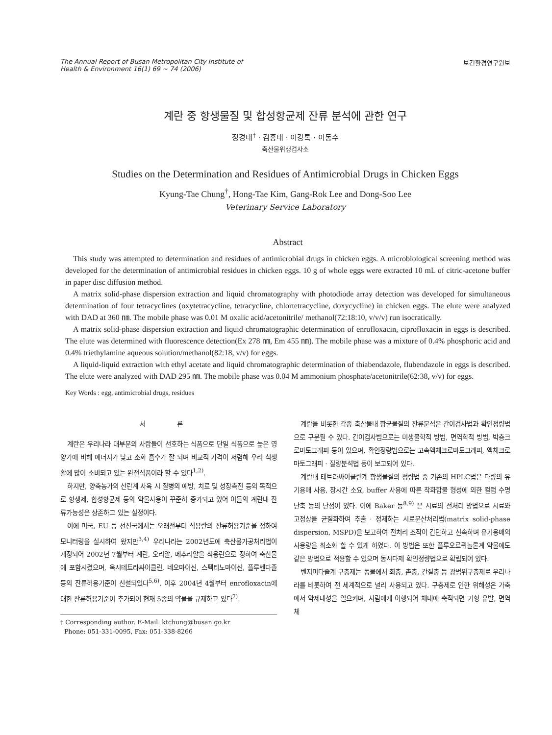The Annual Report of Busan Metropolitan City Institute of
Health & Environment 16(1) 69 ~ 74 (2006)
보건환경연구원보
계란 중 항생물질 및 합성항균제 잔류 분석에 관한 연구
정경태<sup>†</sup> · 김홍태 · 이강록 · 이동수
축산물위생검사소
Studies on the Determination and Residues of Antimicrobial Drugs in Chicken Eggs
Kyung-Tae Chung<sup>†</sup>, Hong-Tae Kim, Gang-Rok Lee and Dong-Soo Lee
Veterinary Service Laboratory
Abstract
This study was attempted to determination and residues of antimicrobial drugs in chicken eggs. A microbiological screening method was developed for the determination of antimicrobial residues in chicken eggs. 10 g of whole eggs were extracted 10 mL of citric-acetone buffer in paper disc diffusion method.
A matrix solid-phase dispersion extraction and liquid chromatography with photodiode array detection was developed for simultaneous determination of four tetracyclines (oxytetracycline, tetracycline, chlortetracycline, doxycycline) in chicken eggs. The elute were analyzed with DAD at 360 ㎚. The mobile phase was 0.01 M oxalic acid/acetonitrile/ methanol(72:18:10, v/v/v) run isocratically.
A matrix solid-phase dispersion extraction and liquid chromatographic determination of enrofloxacin, ciprofloxacin in eggs is described. The elute was determined with fluorescence detection(Ex 278 ㎚, Em 455 ㎚). The mobile phase was a mixture of 0.4% phosphoric acid and 0.4% triethylamine aqueous solution/methanol(82:18, v/v) for eggs.
A liquid-liquid extraction with ethyl acetate and liquid chromatographic determination of thiabendazole, flubendazole in eggs is described. The elute were analyzed with DAD 295 ㎚. The mobile phase was 0.04 M ammonium phosphate/acetonitrile(62:38, v/v) for eggs.
Key Words : egg, antimicrobial drugs, residues
서 론
계란은 우리나라 대부분의 사람들이 선호하는 식품으로 단일 식품으로 높은 영양가에 비해 에너지가 낮고 소화 흡수가 잘 되며 비교적 가격이 저렴해 우리 식생활에 많이 소비되고 있는 완전식품이라 할 수 있다<sup>1,2)</sup>.
하지만, 양축농가의 산란계 사육 시 질병의 예방, 치료 및 성장촉진 등의 목적으로 항생제, 합성항균제 등의 약물사용이 꾸준히 증가되고 있어 이들의 계란내 잔류가능성은 상존하고 있는 실정이다.
이에 미국, EU 등 선진국에서는 오래전부터 식용란의 잔류허용기준을 정하여 모니터링을 실시하여 왔지만<sup>3,4)</sup> 우리나라는 2002년도에 축산물가공처리법이 개정되어 2002년 7월부터 계란, 오리알, 메추리알을 식용란으로 정하여 축산물에 포함시켰으며, 옥시테트라싸이클린, 네오마이신, 스펙티노마이신, 플루벤다졸 등의 잔류허용기준이 신설되었다<sup>5,6)</sup>. 이후 2004년 4월부터 enrofloxacin에 대한 잔류허용기준이 추가되어 현재 5종의 약물을 규제하고 있다<sup>7)</sup>.
† Corresponding author. E-Mail: ktchung@busan.go.kr
Phone: 051-331-0095, Fax: 051-338-8266
계란을 비롯한 각종 축산물내 항균물질의 잔류분석은 간이검사법과 확인정량법으로 구분될 수 있다. 간이검사법으로는 미생물학적 방법, 면역학적 방법, 박층크로마토그래피 등이 있으며, 확인정량법으로는 고속액체크로마토그래피, 액체크로마토그래피 · 질량분석법 등이 보고되어 있다.
계란내 테트라싸이클린계 항생물질의 정량법 중 기존의 HPLC법은 다량의 유기용매 사용, 장시간 소요, buffer 사용에 따른 착화합물 형성에 의한 컬럼 수명 단축 등의 단점이 있다. 이에 Baker 등<sup>8,9)</sup> 은 시료의 전처리 방법으로 시료와 고정상을 균질화하여 추출 · 정제하는 시료분산처리법(matrix solid-phase dispersion, MSPD)을 보고하여 전처리 조작이 간단하고 신속하며 유기용매의 사용량을 최소화 할 수 있게 하였다. 이 방법은 또한 플루오르퀴놀론계 약물에도 같은 방법으로 적용할 수 있으며 동시다제 확인정량법으로 확립되어 있다.
벤지미다졸계 구충제는 동물에서 회충, 촌충, 간질충 등 광범위구충제로 우리나라를 비롯하여 전 세계적으로 널리 사용되고 있다. 구충제로 인한 위해성은 가축에서 약제내성을 일으키며, 사람에게 이행되어 체내에 축적되면 기형 유발, 면역체